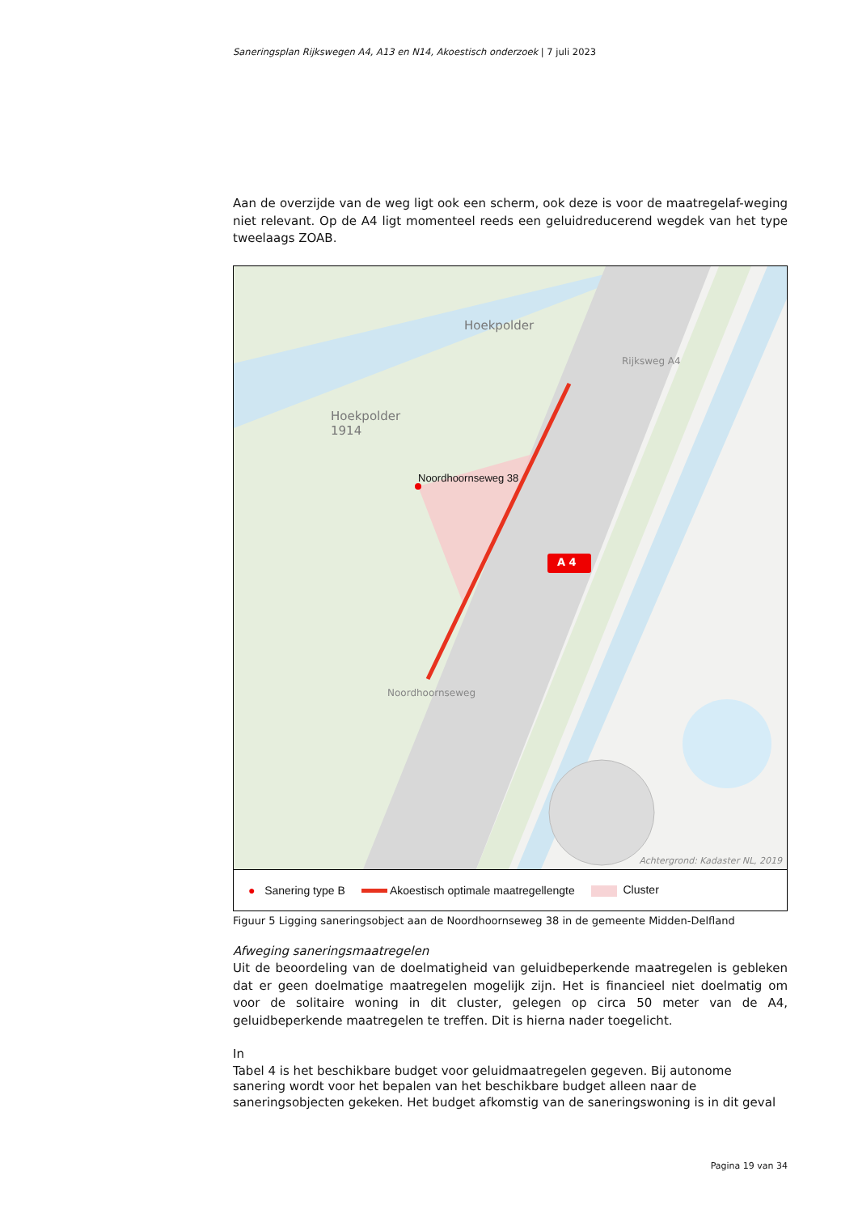Saneringsplan Rijkswegen A4, A13 en N14, Akoestisch onderzoek | 7 juli 2023
Aan de overzijde van de weg ligt ook een scherm, ook deze is voor de maatregelaf-weging niet relevant. Op de A4 ligt momenteel reeds een geluidreducerend wegdek van het type tweelaags ZOAB.
Hoekpolder
Hoekpolder
1914
Noordhoornseweg 38
A 4
Rijksweg A4
Noordhoornseweg
Achtergrond: Kadaster NL, 2019
● Sanering type B Akoestisch optimale maatregellengte Cluster
Figuur 5 Ligging saneringsobject aan de Noordhoornseweg 38 in de gemeente Midden-Delfland
Afweging saneringsmaatregelen
Uit de beoordeling van de doelmatigheid van geluidbeperkende maatregelen is gebleken dat er geen doelmatige maatregelen mogelijk zijn. Het is financieel niet doelmatig om voor de solitaire woning in dit cluster, gelegen op circa 50 meter van de A4, geluidbeperkende maatregelen te treffen. Dit is hierna nader toegelicht.
In
Tabel 4 is het beschikbare budget voor geluidmaatregelen gegeven. Bij autonome sanering wordt voor het bepalen van het beschikbare budget alleen naar de saneringsobjecten gekeken. Het budget afkomstig van de saneringswoning is in dit geval
Pagina 19 van 34